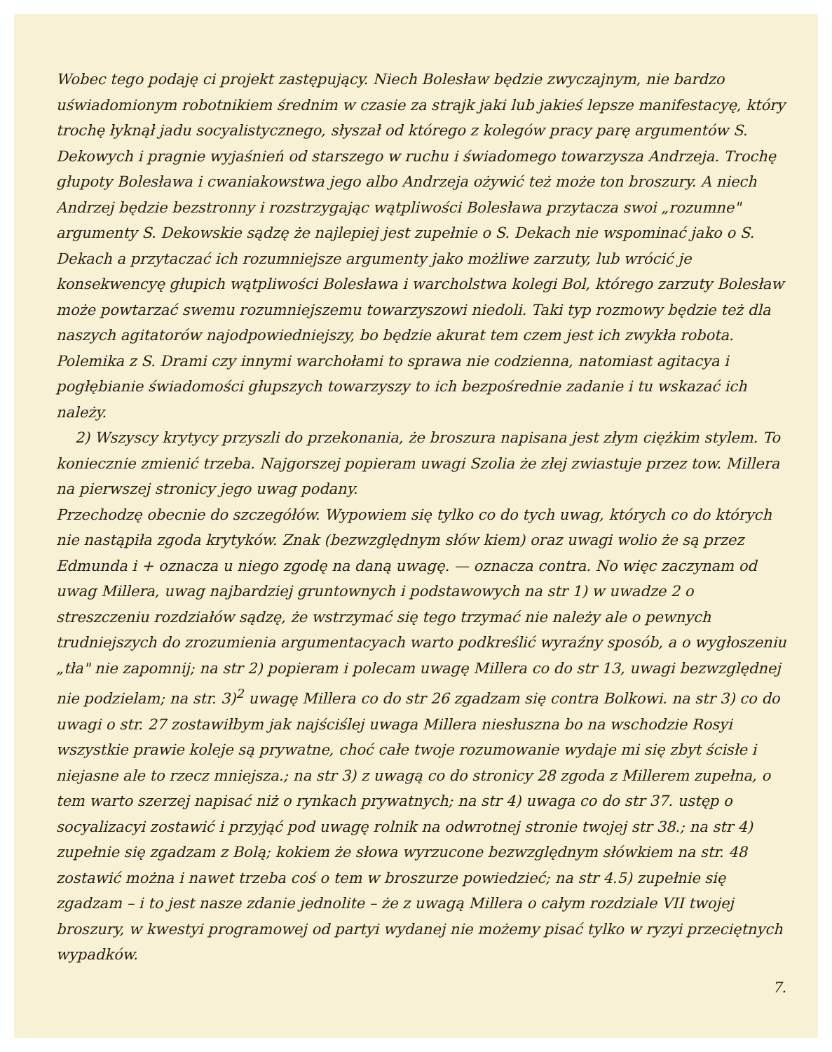Wobec tego podaję ci projekt zastępujący. Niech Bolesław będzie zwyczajnym, nie bardzo uświadomionym robotnikiem średnim w czasie za strajk jaki lub jakieś lepsze manifestacyę, który trochę łyknął jadu socyalistycznego, słyszał od którego z kolegów pracy parę argumentów S. Dekowych i pragnie wyjaśnień od starszego w ruchu i świadomego towarzysza Andrzeja. Trochę głupoty Bolesława i cwaniakowstwa jego albo Andrzeja ożywić też może ton broszury. A niech Andrzej będzie bezstronny i rozstrzygając wątpliwości Bolesława przytacza swoi „rozumne" argumenty S. Dekowskie sądzę że najlepiej jest zupełnie o S. Dekach nie wspominać jako o S. Dekach a przytaczać ich rozumniejsze argumenty jako możliwe zarzuty, lub wrócić je konsekwencyę głupich wątpliwości Bolesława i warcholstwa kolegi Bol, którego zarzuty Bolesław może powtarzać swemu rozumniejszemu towarzyszowi niedoli. Taki typ rozmowy będzie też dla naszych agitatorów najodpowiedniejszy, bo będzie akurat tem czem jest ich zwykła robota. Polemika z S. Drami czy innymi warchołami to sprawa nie codzienna, natomiast agitacya i pogłębianie świadomości głupszych towarzyszy to ich bezpośrednie zadanie i tu wskazać ich należy.
2) Wszyscy krytycy przyszli do przekonania, że broszura napisana jest złym ciężkim stylem. To koniecznie zmienić trzeba. Najgorszej popieram uwagi Szolia że złej zwiastuje przez tow. Millera na pierwszej stronicy jego uwag podany.
Przechodzę obecnie do szczegółów. Wypowiem się tylko co do tych uwag, których co do których nie nastąpiła zgoda krytyków. Znak (bezwzględnym słów kiem) oraz uwagi wolio że są przez Edmunda i + oznacza u niego zgodę na daną uwagę. — oznacza contra. No więc zaczynam od uwag Millera, uwag najbardziej gruntownych i podstawowych na str 1) w uwadze 2 o streszczeniu rozdziałów sądzę, że wstrzymać się tego trzymać nie należy ale o pewnych trudniejszych do zrozumienia argumentacyach warto podkreślić wyraźny sposób, a o wygłoszeniu „tła" nie zapomnij; na str 2) popieram i polecam uwagę Millera co do str 13, uwagi bezwzględnej nie podzielam; na str. 3)<sup>2</sup> uwagę Millera co do str 26 zgadzam się contra Bolkowi. na str 3) co do uwagi o str. 27 zostawiłbym jak najściślej uwaga Millera niesłuszna bo na wschodzie Rosyi wszystkie prawie koleje są prywatne, choć całe twoje rozumowanie wydaje mi się zbyt ścisłe i niejasne ale to rzecz mniejsza.; na str 3) z uwagą co do stronicy 28 zgoda z Millerem zupełna, o tem warto szerzej napisać niż o rynkach prywatnych; na str 4) uwaga co do str 37. ustęp o socyalizacyi zostawić i przyjąć pod uwagę rolnik na odwrotnej stronie twojej str 38.; na str 4) zupełnie się zgadzam z Bolą; kokiem że słowa wyrzucone bezwzględnym słówkiem na str. 48 zostawić można i nawet trzeba coś o tem w broszurze powiedzieć; na str 4.5) zupełnie się zgadzam – i to jest nasze zdanie jednolite – że z uwagą Millera o całym rozdziale VII twojej broszury, w kwestyi programowej od partyi wydanej nie możemy pisać tylko w ryzyi przeciętnych wypadków.
7.